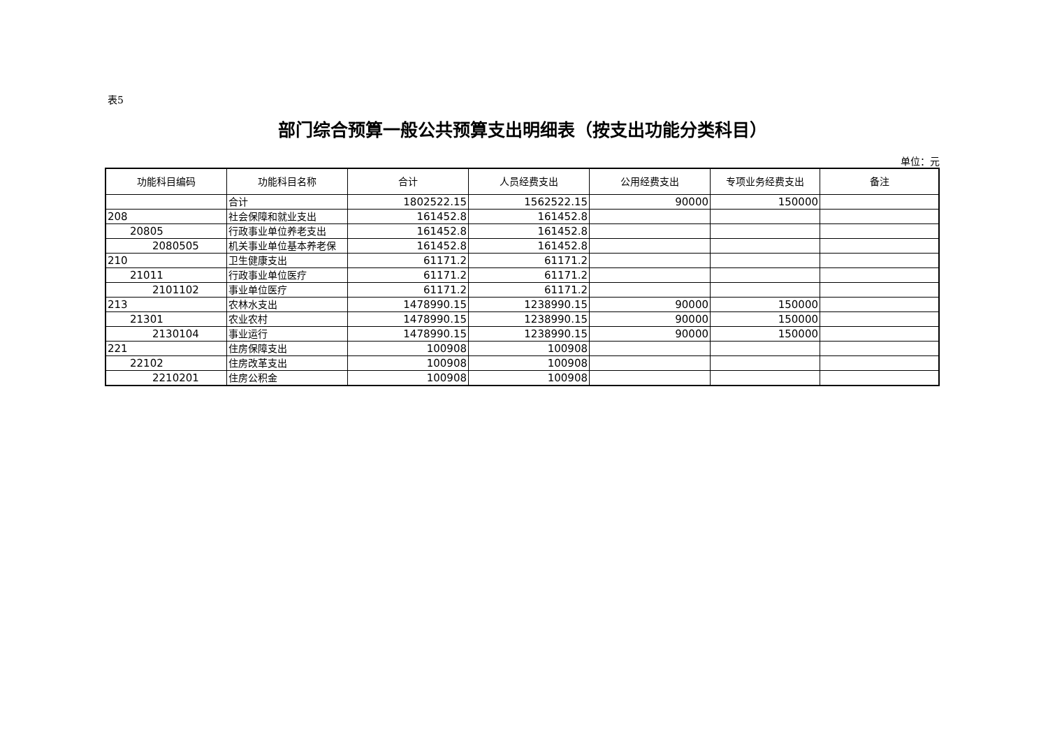表5
部门综合预算一般公共预算支出明细表（按支出功能分类科目）
单位：元
| 功能科目编码 | 功能科目名称 | 合计 | 人员经费支出 | 公用经费支出 | 专项业务经费支出 | 备注 |
| --- | --- | --- | --- | --- | --- | --- |
| | 合计 | 1802522.15 | 1562522.15 | 90000 | 150000 | |
| 208 | 社会保障和就业支出 | 161452.8 | 161452.8 | | | |
| 20805 | 行政事业单位养老支出 | 161452.8 | 161452.8 | | | |
| 2080505 | 机关事业单位基本养老保 | 161452.8 | 161452.8 | | | |
| 210 | 卫生健康支出 | 61171.2 | 61171.2 | | | |
| 21011 | 行政事业单位医疗 | 61171.2 | 61171.2 | | | |
| 2101102 | 事业单位医疗 | 61171.2 | 61171.2 | | | |
| 213 | 农林水支出 | 1478990.15 | 1238990.15 | 90000 | 150000 | |
| 21301 | 农业农村 | 1478990.15 | 1238990.15 | 90000 | 150000 | |
| 2130104 | 事业运行 | 1478990.15 | 1238990.15 | 90000 | 150000 | |
| 221 | 住房保障支出 | 100908 | 100908 | | | |
| 22102 | 住房改革支出 | 100908 | 100908 | | | |
| 2210201 | 住房公积金 | 100908 | 100908 | | | |